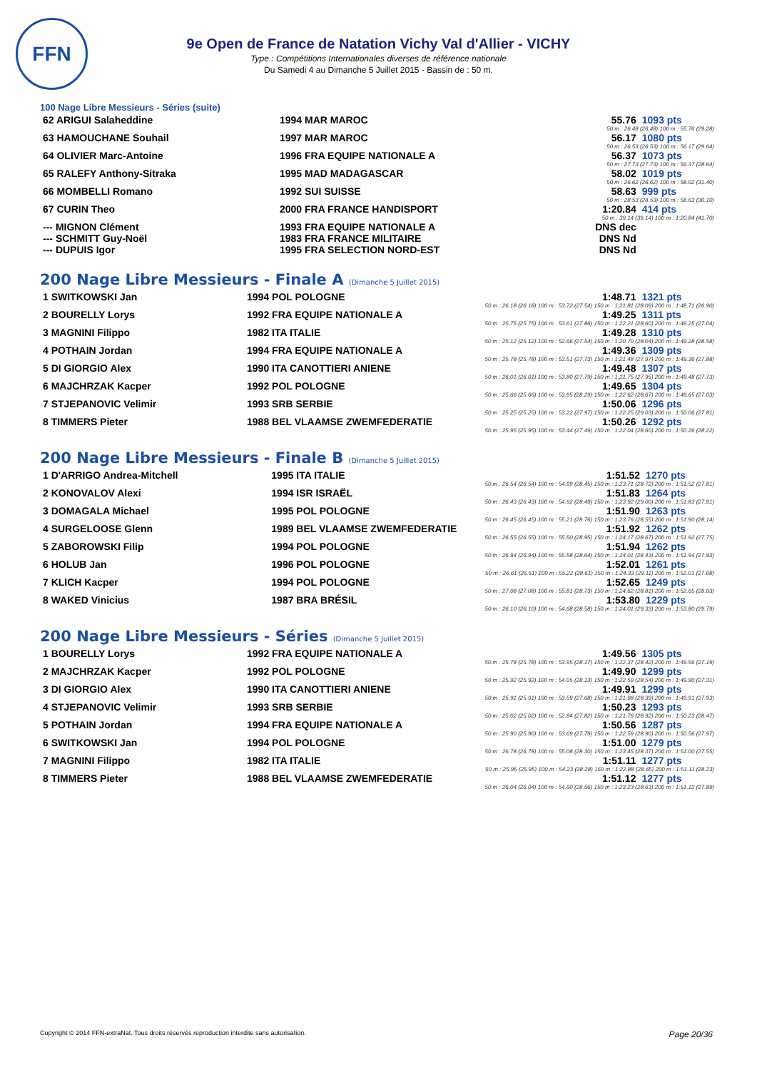FFN
9e Open de France de Natation Vichy Val d'Allier - VICHY
Type : Compétitions Internationales diverses de référence nationale
Du Samedi 4 au Dimanche 5 Juillet 2015 - Bassin de : 50 m.
100 Nage Libre Messieurs - Séries (suite)
| 62 ARIGUI Salaheddine | 1994 MAR MAROC | 55.76 | 1093 pts |
| 50 m : 26.48 (26.48) 100 m : 55.76 (29.28) | | | |
| 63 HAMOUCHANE Souhail | 1997 MAR MAROC | 56.17 | 1080 pts |
| 50 m : 26.53 (26.53) 100 m : 56.17 (29.64) | | | |
| 64 OLIVIER Marc-Antoine | 1996 FRA EQUIPE NATIONALE A | 56.37 | 1073 pts |
| 50 m : 27.73 (27.73) 100 m : 56.37 (28.64) | | | |
| 65 RALEFY Anthony-Sitraka | 1995 MAD MADAGASCAR | 58.02 | 1019 pts |
| 50 m : 26.62 (26.62) 100 m : 58.02 (31.40) | | | |
| 66 MOMBELLI Romano | 1992 SUI SUISSE | 58.63 | 999 pts |
| 50 m : 28.53 (28.53) 100 m : 58.63 (30.10) | | | |
| 67 CURIN Theo | 2000 FRA FRANCE HANDISPORT | 1:20.84 | 414 pts |
| 50 m : 39.14 (39.14) 100 m : 1:20.84 (41.70) | | | |
| --- MIGNON Clément | 1993 FRA EQUIPE NATIONALE A | DNS dec | |
| --- SCHMITT Guy-Noël | 1983 FRA FRANCE MILITAIRE | DNS Nd | |
| --- DUPUIS Igor | 1995 FRA SELECTION NORD-EST | DNS Nd | |
200 Nage Libre Messieurs - Finale A (Dimanche 5 Juillet 2015)
| 1 SWITKOWSKI Jan | 1994 POL POLOGNE | 1:48.71 | 1321 pts |
| 50 m : 26.18 (26.18) 100 m : 53.72 (27.54) 150 m : 1:21.81 (28.09) 200 m : 1:48.71 (26.90) | | | |
| 2 BOURELLY Lorys | 1992 FRA EQUIPE NATIONALE A | 1:49.25 | 1311 pts |
| 50 m : 25.75 (25.75) 100 m : 53.61 (27.86) 150 m : 1:22.21 (28.60) 200 m : 1:49.25 (27.04) | | | |
| 3 MAGNINI Filippo | 1982 ITA ITALIE | 1:49.28 | 1310 pts |
| 50 m : 25.12 (25.12) 100 m : 52.66 (27.54) 150 m : 1:20.70 (28.04) 200 m : 1:49.28 (28.58) | | | |
| 4 POTHAIN Jordan | 1994 FRA EQUIPE NATIONALE A | 1:49.36 | 1309 pts |
| 50 m : 25.78 (25.78) 100 m : 53.51 (27.73) 150 m : 1:21.48 (27.97) 200 m : 1:49.36 (27.88) | | | |
| 5 DI GIORGIO Alex | 1990 ITA CANOTTIERI ANIENE | 1:49.48 | 1307 pts |
| 50 m : 26.01 (26.01) 100 m : 53.80 (27.79) 150 m : 1:21.75 (27.95) 200 m : 1:49.48 (27.73) | | | |
| 6 MAJCHRZAK Kacper | 1992 POL POLOGNE | 1:49.65 | 1304 pts |
| 50 m : 25.66 (25.66) 100 m : 53.95 (28.29) 150 m : 1:22.62 (28.67) 200 m : 1:49.65 (27.03) | | | |
| 7 STJEPANOVIC Velimir | 1993 SRB SERBIE | 1:50.06 | 1296 pts |
| 50 m : 25.25 (25.25) 100 m : 53.22 (27.97) 150 m : 1:22.25 (29.03) 200 m : 1:50.06 (27.81) | | | |
| 8 TIMMERS Pieter | 1988 BEL VLAAMSE ZWEMFEDERATIE | 1:50.26 | 1292 pts |
| 50 m : 25.95 (25.95) 100 m : 53.44 (27.49) 150 m : 1:22.04 (28.60) 200 m : 1:50.26 (28.22) | | | |
200 Nage Libre Messieurs - Finale B (Dimanche 5 Juillet 2015)
| 1 D'ARRIGO Andrea-Mitchell | 1995 ITA ITALIE | 1:51.52 | 1270 pts |
| 50 m : 26.54 (26.54) 100 m : 54.99 (28.45) 150 m : 1:23.71 (28.72) 200 m : 1:51.52 (27.81) | | | |
| 2 KONOVALOV Alexi | 1994 ISR ISRAËL | 1:51.83 | 1264 pts |
| 50 m : 26.43 (26.43) 100 m : 54.92 (28.49) 150 m : 1:23.92 (29.00) 200 m : 1:51.83 (27.91) | | | |
| 3 DOMAGALA Michael | 1995 POL POLOGNE | 1:51.90 | 1263 pts |
| 50 m : 26.45 (26.45) 100 m : 55.21 (28.76) 150 m : 1:23.76 (28.55) 200 m : 1:51.90 (28.14) | | | |
| 4 SURGELOOSE Glenn | 1989 BEL VLAAMSE ZWEMFEDERATIE | 1:51.92 | 1262 pts |
| 50 m : 26.55 (26.55) 100 m : 55.50 (28.95) 150 m : 1:24.17 (28.67) 200 m : 1:51.92 (27.75) | | | |
| 5 ZABOROWSKI Filip | 1994 POL POLOGNE | 1:51.94 | 1262 pts |
| 50 m : 26.94 (26.94) 100 m : 55.58 (28.64) 150 m : 1:24.01 (28.43) 200 m : 1:51.94 (27.93) | | | |
| 6 HOLUB Jan | 1996 POL POLOGNE | 1:52.01 | 1261 pts |
| 50 m : 26.61 (26.61) 100 m : 55.22 (28.61) 150 m : 1:24.33 (29.11) 200 m : 1:52.01 (27.68) | | | |
| 7 KLICH Kacper | 1994 POL POLOGNE | 1:52.65 | 1249 pts |
| 50 m : 27.08 (27.08) 100 m : 55.81 (28.73) 150 m : 1:24.62 (28.81) 200 m : 1:52.65 (28.03) | | | |
| 8 WAKED Vinicius | 1987 BRA BRÉSIL | 1:53.80 | 1229 pts |
| 50 m : 26.10 (26.10) 100 m : 54.68 (28.58) 150 m : 1:24.01 (29.33) 200 m : 1:53.80 (29.79) | | | |
200 Nage Libre Messieurs - Séries (Dimanche 5 Juillet 2015)
| 1 BOURELLY Lorys | 1992 FRA EQUIPE NATIONALE A | 1:49.56 | 1305 pts |
| 50 m : 25.78 (25.78) 100 m : 53.95 (28.17) 150 m : 1:22.37 (28.42) 200 m : 1:49.56 (27.19) | | | |
| 2 MAJCHRZAK Kacper | 1992 POL POLOGNE | 1:49.90 | 1299 pts |
| 50 m : 25.92 (25.92) 100 m : 54.05 (28.13) 150 m : 1:22.59 (28.54) 200 m : 1:49.90 (27.31) | | | |
| 3 DI GIORGIO Alex | 1990 ITA CANOTTIERI ANIENE | 1:49.91 | 1299 pts |
| 50 m : 25.91 (25.91) 100 m : 53.59 (27.68) 150 m : 1:21.98 (28.39) 200 m : 1:49.91 (27.93) | | | |
| 4 STJEPANOVIC Velimir | 1993 SRB SERBIE | 1:50.23 | 1293 pts |
| 50 m : 25.02 (25.02) 100 m : 52.84 (27.82) 150 m : 1:21.76 (28.92) 200 m : 1:50.23 (28.47) | | | |
| 5 POTHAIN Jordan | 1994 FRA EQUIPE NATIONALE A | 1:50.56 | 1287 pts |
| 50 m : 25.90 (25.90) 100 m : 53.69 (27.79) 150 m : 1:22.59 (28.90) 200 m : 1:50.56 (27.97) | | | |
| 6 SWITKOWSKI Jan | 1994 POL POLOGNE | 1:51.00 | 1279 pts |
| 50 m : 26.78 (26.78) 100 m : 55.08 (28.30) 150 m : 1:23.45 (28.37) 200 m : 1:51.00 (27.55) | | | |
| 7 MAGNINI Filippo | 1982 ITA ITALIE | 1:51.11 | 1277 pts |
| 50 m : 25.95 (25.95) 100 m : 54.23 (28.28) 150 m : 1:22.88 (28.65) 200 m : 1:51.11 (28.23) | | | |
| 8 TIMMERS Pieter | 1988 BEL VLAAMSE ZWEMFEDERATIE | 1:51.12 | 1277 pts |
| 50 m : 26.04 (26.04) 100 m : 54.60 (28.56) 150 m : 1:23.23 (28.63) 200 m : 1:51.12 (27.89) | | | |
Copyright © 2014 FFN-extraNat. Tous droits réservés reproduction interdite sans autorisation. Page 20/36